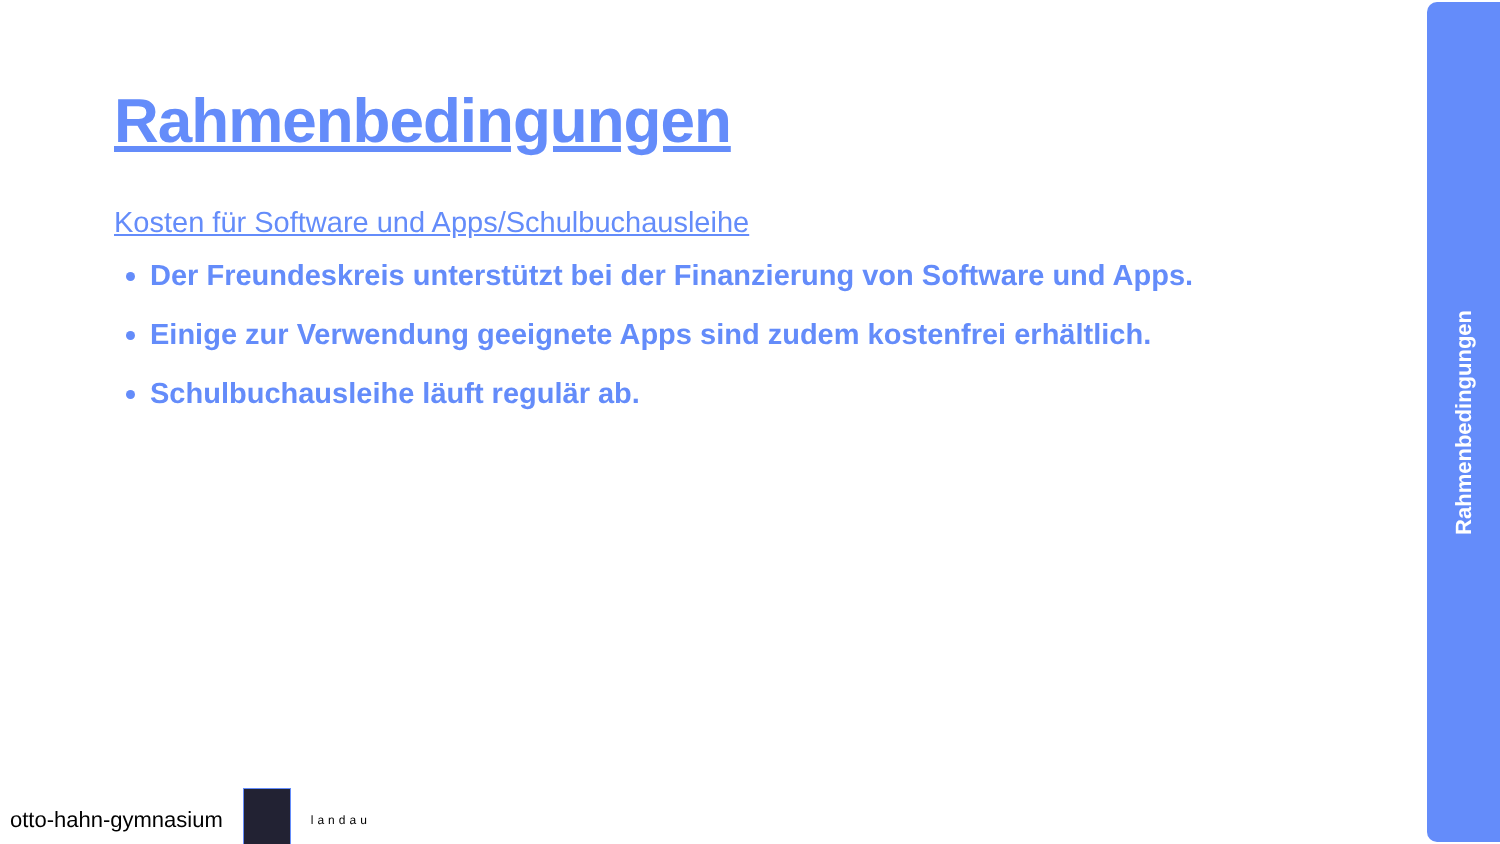Rahmenbedingungen
Kosten für Software und Apps/Schulbuchausleihe
Der Freundeskreis unterstützt bei der Finanzierung von Software und Apps.
Einige zur Verwendung geeignete Apps sind zudem kostenfrei erhältlich.
Schulbuchausleihe läuft regulär ab.
Rahmenbedingungen
otto-hahn-gymnasium
landau